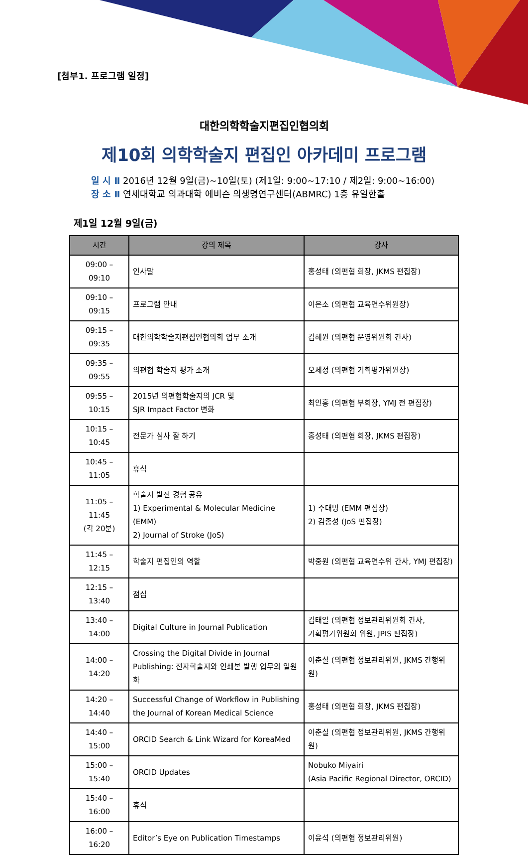[첨부1. 프로그램 일정]
대한의학학술지편집인협의회
제10회 의학학술지 편집인 아카데미 프로그램
일 시 Ⅱ 2016년 12월 9일(금)~10일(토) (제1일: 9:00~17:10 / 제2일: 9:00~16:00)
장 소 Ⅱ 연세대학교 의과대학 에비슨 의생명연구센터(ABMRC) 1층 유일한홀
제1일 12월 9일(금)
| 시간 | 강의 제목 | 강사 |
| --- | --- | --- |
| 09:00 – 09:10 | 인사말 | 홍성태 (의편협 회장, JKMS 편집장) |
| 09:10 – 09:15 | 프로그램 안내 | 이은소 (의편협 교육연수위원장) |
| 09:15 – 09:35 | 대한의학학술지편집인협의회 업무 소개 | 김혜원 (의편협 운영위원회 간사) |
| 09:35 – 09:55 | 의편협 학술지 평가 소개 | 오세정 (의편협 기획평가위원장) |
| 09:55 – 10:15 | 2015년 의편협학술지의 JCR 및 SJR Impact Factor 변화 | 최인홍 (의편협 부회장, YMJ 전 편집장) |
| 10:15 – 10:45 | 전문가 심사 잘 하기 | 홍성태 (의편협 회장, JKMS 편집장) |
| 10:45 – 11:05 | 휴식 | |
| 11:05 – 11:45 (각 20분) | 학술지 발전 경험 공유 1) Experimental & Molecular Medicine (EMM) 2) Journal of Stroke (JoS) | 1) 주대명 (EMM 편집장) 2) 김종성 (JoS 편집장) |
| 11:45 – 12:15 | 학술지 편집인의 역할 | 박중원 (의편협 교육연수위 간사, YMJ 편집장) |
| 12:15 – 13:40 | 점심 | |
| 13:40 – 14:00 | Digital Culture in Journal Publication | 김태일 (의편협 정보관리위원회 간사, 기획평가위원회 위원, JPIS 편집장) |
| 14:00 – 14:20 | Crossing the Digital Divide in Journal Publishing: 전자학술지와 인쇄본 발행 업무의 일원화 | 이춘실 (의편협 정보관리위원, JKMS 간행위원) |
| 14:20 – 14:40 | Successful Change of Workflow in Publishing the Journal of Korean Medical Science | 홍성태 (의편협 회장, JKMS 편집장) |
| 14:40 – 15:00 | ORCID Search & Link Wizard for KoreaMed | 이춘실 (의편협 정보관리위원, JKMS 간행위원) |
| 15:00 – 15:40 | ORCID Updates | Nobuko Miyairi (Asia Pacific Regional Director, ORCID) |
| 15:40 – 16:00 | 휴식 | |
| 16:00 – 16:20 | Editor’s Eye on Publication Timestamps | 이윤석 (의편협 정보관리위원) |